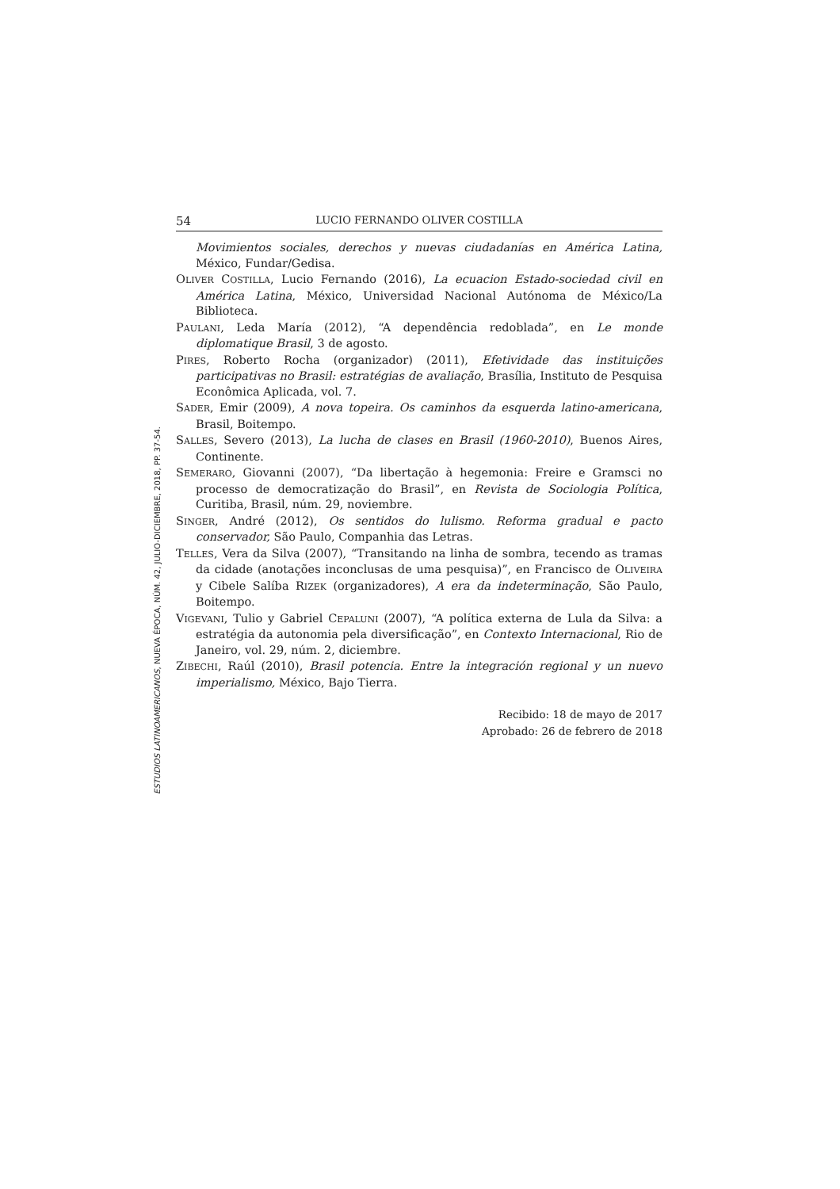54 LUCIO FERNANDO OLIVER COSTILLA
Movimientos sociales, derechos y nuevas ciudadanías en América Latina, México, Fundar/Gedisa.
OLIVER COSTILLA, Lucio Fernando (2016), La ecuacion Estado-sociedad civil en América Latina, México, Universidad Nacional Autónoma de México/La Biblioteca.
PAULANI, Leda María (2012), “A dependência redoblada”, en Le monde diplomatique Brasil, 3 de agosto.
PIRES, Roberto Rocha (organizador) (2011), Efetividade das instituições participativas no Brasil: estratégias de avaliação, Brasília, Instituto de Pesquisa Econômica Aplicada, vol. 7.
SADER, Emir (2009), A nova topeira. Os caminhos da esquerda latino-americana, Brasil, Boitempo.
SALLES, Severo (2013), La lucha de clases en Brasil (1960-2010), Buenos Aires, Continente.
SEMERARO, Giovanni (2007), “Da libertação à hegemonia: Freire e Gramsci no processo de democratização do Brasil”, en Revista de Sociologia Política, Curitiba, Brasil, núm. 29, noviembre.
SINGER, André (2012), Os sentidos do lulismo. Reforma gradual e pacto conservador, São Paulo, Companhia das Letras.
TELLES, Vera da Silva (2007), “Transitando na linha de sombra, tecendo as tramas da cidade (anotações inconclusas de uma pesquisa)”, en Francisco de OLIVEIRA y Cibele Salíba RIZEK (organizadores), A era da indeterminação, São Paulo, Boitempo.
VIGEVANI, Tulio y Gabriel CEPALUNI (2007), “A política externa de Lula da Silva: a estratégia da autonomia pela diversificação”, en Contexto Internacional, Rio de Janeiro, vol. 29, núm. 2, diciembre.
ZIBECHI, Raúl (2010), Brasil potencia. Entre la integración regional y un nuevo imperialismo, México, Bajo Tierra.
Recibido: 18 de mayo de 2017
Aprobado: 26 de febrero de 2018
ESTUDIOS LATINOAMERICANOS, NUEVA ÉPOCA, NÚM. 42, JULIO-DICIEMBRE, 2018, PP. 37-54.